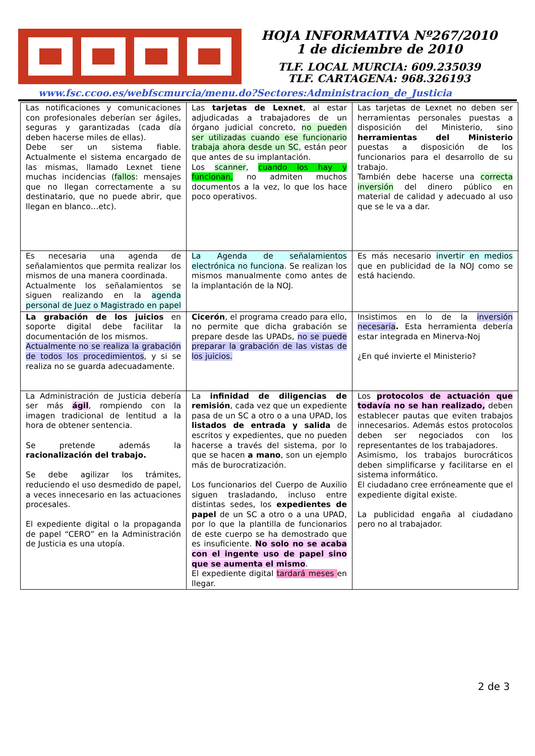HOJA INFORMATIVA Nº267/2010
1 de diciembre de 2010
TLF. LOCAL MURCIA: 609.235039
TLF. CARTAGENA: 968.326193
www.fsc.ccoo.es/webfscmurcia/menu.do?Sectores:Administracion_de_Justicia
| Las notificaciones y comunicaciones con profesionales deberían ser ágiles, seguras y garantizadas (cada día deben hacerse miles de ellas). Debe ser un sistema fiable. Actualmente el sistema encargado de las mismas, llamado Lexnet tiene muchas incidencias ( fallos : mensajes que no llegan correctamente a su destinatario, que no puede abrir, que llegan en blanco…etc). | Las tarjetas de Lexnet , al estar adjudicadas a trabajadores de un órgano judicial concreto, no pueden ser utilizadas cuando ese funcionario trabaja ahora desde un SC , están peor que antes de su implantación. Los scanner , cuando los hay y funcionan, no admiten muchos documentos a la vez, lo que los hace poco operativos. | Las tarjetas de Lexnet no deben ser herramientas personales puestas a disposición del Ministerio, sino herramientas del Ministerio puestas a disposición de los funcionarios para el desarrollo de su trabajo. También debe hacerse una correcta inversión del dinero público en material de calidad y adecuado al uso que se le va a dar. |
| Es necesaria una agenda de señalamientos que permita realizar los mismos de una manera coordinada. Actualmente los señalamientos se siguen realizando en la agenda personal de Juez o Magistrado en papel | La Agenda de señalamientos electrónica no funciona . Se realizan los mismos manualmente como antes de la implantación de la NOJ. | Es más necesario invertir en medios que en publicidad de la NOJ como se está haciendo. |
| La grabación de los juicios en soporte digital debe facilitar la documentación de los mismos. Actualmente no se realiza la grabación de todos los procedimientos , y si se realiza no se guarda adecuadamente. | Cicerón , el programa creado para ello, no permite que dicha grabación se prepare desde las UPADs, no se puede preparar la grabación de las vistas de los juicios. | Insistimos en lo de la inversión necesaria . Esta herramienta debería estar integrada en Minerva-Noj ¿En qué invierte el Ministerio? |
| La Administración de Justicia debería ser más ágil , rompiendo con la imagen tradicional de lentitud a la hora de obtener sentencia. Se pretende además la racionalización del trabajo. Se debe agilizar los trámites, reduciendo el uso desmedido de papel, a veces innecesario en las actuaciones procesales. El expediente digital o la propaganda de papel “CERO” en la Administración de Justicia es una utopía. | La infinidad de diligencias de remisión , cada vez que un expediente pasa de un SC a otro o a una UPAD, los listados de entrada y salida de escritos y expedientes, que no pueden hacerse a través del sistema, por lo que se hacen a mano , son un ejemplo más de burocratización. Los funcionarios del Cuerpo de Auxilio siguen trasladando, incluso entre distintas sedes, los expedientes de papel de un SC a otro o a una UPAD, por lo que la plantilla de funcionarios de este cuerpo se ha demostrado que es insuficiente. No solo no se acaba con el ingente uso de papel sino que se aumenta el mismo . El expediente digital tardará meses en llegar. | Los protocolos de actuación que todavía no se han realizado, deben establecer pautas que eviten trabajos innecesarios. Además estos protocolos deben ser negociados con los representantes de los trabajadores. Asimismo, los trabajos burocráticos deben simplificarse y facilitarse en el sistema informático. El ciudadano cree erróneamente que el expediente digital existe. La publicidad engaña al ciudadano pero no al trabajador. |
2 de 3